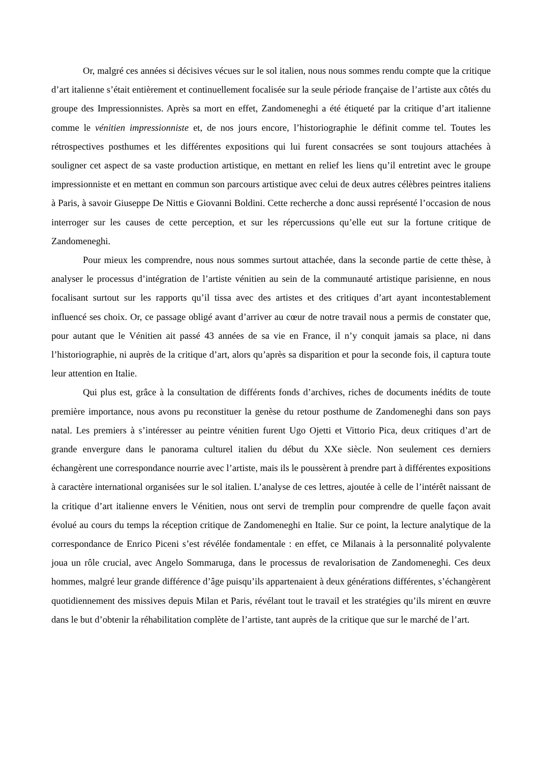Or, malgré ces années si décisives vécues sur le sol italien, nous nous sommes rendu compte que la critique d’art italienne s’était entièrement et continuellement focalisée sur la seule période française de l’artiste aux côtés du groupe des Impressionnistes. Après sa mort en effet, Zandomeneghi a été étiqueté par la critique d’art italienne comme le vénitien impressionniste et, de nos jours encore, l’historiographie le définit comme tel. Toutes les rétrospectives posthumes et les différentes expositions qui lui furent consacrées se sont toujours attachées à souligner cet aspect de sa vaste production artistique, en mettant en relief les liens qu’il entretint avec le groupe impressionniste et en mettant en commun son parcours artistique avec celui de deux autres célèbres peintres italiens à Paris, à savoir Giuseppe De Nittis e Giovanni Boldini. Cette recherche a donc aussi représenté l’occasion de nous interroger sur les causes de cette perception, et sur les répercussions qu’elle eut sur la fortune critique de Zandomeneghi.
Pour mieux les comprendre, nous nous sommes surtout attachée, dans la seconde partie de cette thèse, à analyser le processus d’intégration de l’artiste vénitien au sein de la communauté artistique parisienne, en nous focalisant surtout sur les rapports qu’il tissa avec des artistes et des critiques d’art ayant incontestablement influencé ses choix. Or, ce passage obligé avant d’arriver au cœur de notre travail nous a permis de constater que, pour autant que le Vénitien ait passé 43 années de sa vie en France, il n’y conquit jamais sa place, ni dans l’historiographie, ni auprès de la critique d’art, alors qu’après sa disparition et pour la seconde fois, il captura toute leur attention en Italie.
Qui plus est, grâce à la consultation de différents fonds d’archives, riches de documents inédits de toute première importance, nous avons pu reconstituer la genèse du retour posthume de Zandomeneghi dans son pays natal. Les premiers à s’intéresser au peintre vénitien furent Ugo Ojetti et Vittorio Pica, deux critiques d’art de grande envergure dans le panorama culturel italien du début du XXe siècle. Non seulement ces derniers échangèrent une correspondance nourrie avec l’artiste, mais ils le poussèrent à prendre part à différentes expositions à caractère international organisées sur le sol italien. L’analyse de ces lettres, ajoutée à celle de l’intérêt naissant de la critique d’art italienne envers le Vénitien, nous ont servi de tremplin pour comprendre de quelle façon avait évolué au cours du temps la réception critique de Zandomeneghi en Italie. Sur ce point, la lecture analytique de la correspondance de Enrico Piceni s’est révélée fondamentale : en effet, ce Milanais à la personnalité polyvalente joua un rôle crucial, avec Angelo Sommaruga, dans le processus de revalorisation de Zandomeneghi. Ces deux hommes, malgré leur grande différence d’âge puisqu’ils appartenaient à deux générations différentes, s’échangèrent quotidiennement des missives depuis Milan et Paris, révélant tout le travail et les stratégies qu’ils mirent en œuvre dans le but d’obtenir la réhabilitation complète de l’artiste, tant auprès de la critique que sur le marché de l’art.